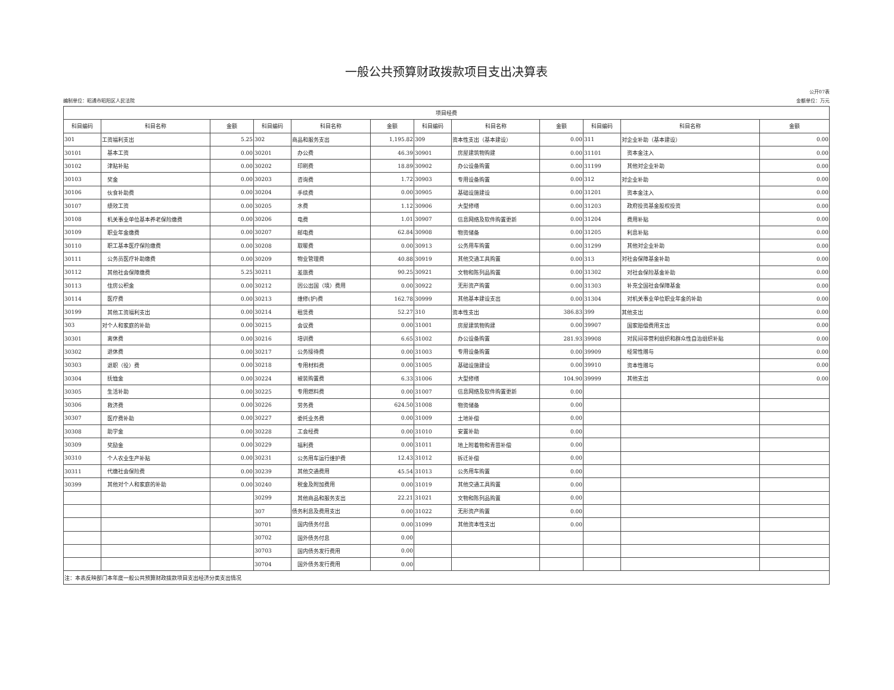一般公共预算财政拨款项目支出决算表
公开07表
编制单位：昭通市昭阳区人民法院 金额单位：万元
| 项目经费 | | | | | | | | | | | |
| --- | --- | --- | --- | --- | --- | --- | --- | --- | --- | --- | --- |
| 科目编码 | 科目名称 | 金额 | 科目编码 | 科目名称 | 金额 | 科目编码 | 科目名称 | 金额 | 科目编码 | 科目名称 | 金额 |
| 301 | 工资福利支出 | 5.25 | 302 | 商品和服务支出 | 1,195.82 | 309 | 资本性支出（基本建设） | 0.00 | 311 | 对企业补助（基本建设） | 0.00 |
| 30101 | 基本工资 | 0.00 | 30201 | 办公费 | 46.39 | 30901 | 房屋建筑物购建 | 0.00 | 31101 | 资本金注入 | 0.00 |
| 30102 | 津贴补贴 | 0.00 | 30202 | 印刷费 | 18.89 | 30902 | 办公设备购置 | 0.00 | 31199 | 其他对企业补助 | 0.00 |
| 30103 | 奖金 | 0.00 | 30203 | 咨询费 | 1.72 | 30903 | 专用设备购置 | 0.00 | 312 | 对企业补助 | 0.00 |
| 30106 | 伙食补助费 | 0.00 | 30204 | 手续费 | 0.00 | 30905 | 基础设施建设 | 0.00 | 31201 | 资本金注入 | 0.00 |
| 30107 | 绩效工资 | 0.00 | 30205 | 水费 | 1.12 | 30906 | 大型修缮 | 0.00 | 31203 | 政府投资基金股权投资 | 0.00 |
| 30108 | 机关事业单位基本养老保险缴费 | 0.00 | 30206 | 电费 | 1.01 | 30907 | 信息网络及软件购置更新 | 0.00 | 31204 | 费用补贴 | 0.00 |
| 30109 | 职业年金缴费 | 0.00 | 30207 | 邮电费 | 62.84 | 30908 | 物资储备 | 0.00 | 31205 | 利息补贴 | 0.00 |
| 30110 | 职工基本医疗保险缴费 | 0.00 | 30208 | 取暖费 | 0.00 | 30913 | 公务用车购置 | 0.00 | 31299 | 其他对企业补助 | 0.00 |
| 30111 | 公务员医疗补助缴费 | 0.00 | 30209 | 物业管理费 | 40.88 | 30919 | 其他交通工具购置 | 0.00 | 313 | 对社会保障基金补助 | 0.00 |
| 30112 | 其他社会保障缴费 | 5.25 | 30211 | 差旅费 | 90.25 | 30921 | 文物和陈列品购置 | 0.00 | 31302 | 对社会保险基金补助 | 0.00 |
| 30113 | 住房公积金 | 0.00 | 30212 | 因公出国（境）费用 | 0.00 | 30922 | 无形资产购置 | 0.00 | 31303 | 补充全国社会保障基金 | 0.00 |
| 30114 | 医疗费 | 0.00 | 30213 | 维修(护)费 | 162.78 | 30999 | 其他基本建设支出 | 0.00 | 31304 | 对机关事业单位职业年金的补助 | 0.00 |
| 30199 | 其他工资福利支出 | 0.00 | 30214 | 租赁费 | 52.27 | 310 | 资本性支出 | 386.83 | 399 | 其他支出 | 0.00 |
| 303 | 对个人和家庭的补助 | 0.00 | 30215 | 会议费 | 0.00 | 31001 | 房屋建筑物购建 | 0.00 | 39907 | 国家赔偿费用支出 | 0.00 |
| 30301 | 离休费 | 0.00 | 30216 | 培训费 | 6.65 | 31002 | 办公设备购置 | 281.93 | 39908 | 对民间非营利组织和群众性自治组织补贴 | 0.00 |
| 30302 | 退休费 | 0.00 | 30217 | 公务接待费 | 0.00 | 31003 | 专用设备购置 | 0.00 | 39909 | 经常性赠与 | 0.00 |
| 30303 | 退职（役）费 | 0.00 | 30218 | 专用材料费 | 0.00 | 31005 | 基础设施建设 | 0.00 | 39910 | 资本性赠与 | 0.00 |
| 30304 | 抚恤金 | 0.00 | 30224 | 被装购置费 | 6.33 | 31006 | 大型修缮 | 104.90 | 39999 | 其他支出 | 0.00 |
| 30305 | 生活补助 | 0.00 | 30225 | 专用燃料费 | 0.00 | 31007 | 信息网络及软件购置更新 | 0.00 | | | |
| 30306 | 救济费 | 0.00 | 30226 | 劳务费 | 624.50 | 31008 | 物资储备 | 0.00 | | | |
| 30307 | 医疗费补助 | 0.00 | 30227 | 委托业务费 | 0.00 | 31009 | 土地补偿 | 0.00 | | | |
| 30308 | 助学金 | 0.00 | 30228 | 工会经费 | 0.00 | 31010 | 安置补助 | 0.00 | | | |
| 30309 | 奖励金 | 0.00 | 30229 | 福利费 | 0.00 | 31011 | 地上附着物和青苗补偿 | 0.00 | | | |
| 30310 | 个人农业生产补贴 | 0.00 | 30231 | 公务用车运行维护费 | 12.43 | 31012 | 拆迁补偿 | 0.00 | | | |
| 30311 | 代缴社会保险费 | 0.00 | 30239 | 其他交通费用 | 45.54 | 31013 | 公务用车购置 | 0.00 | | | |
| 30399 | 其他对个人和家庭的补助 | 0.00 | 30240 | 税金及附加费用 | 0.00 | 31019 | 其他交通工具购置 | 0.00 | | | |
| | | | 30299 | 其他商品和服务支出 | 22.21 | 31021 | 文物和陈列品购置 | 0.00 | | | |
| | | | 307 | 债务利息及费用支出 | 0.00 | 31022 | 无形资产购置 | 0.00 | | | |
| | | | 30701 | 国内债务付息 | 0.00 | 31099 | 其他资本性支出 | 0.00 | | | |
| | | | 30702 | 国外债务付息 | 0.00 | | | | | | |
| | | | 30703 | 国内债务发行费用 | 0.00 | | | | | | |
| | | | 30704 | 国外债务发行费用 | 0.00 | | | | | | |
| 注：本表反映部门本年度一般公共预算财政拨款项目支出经济分类支出情况 | | | | | | | | | | | |